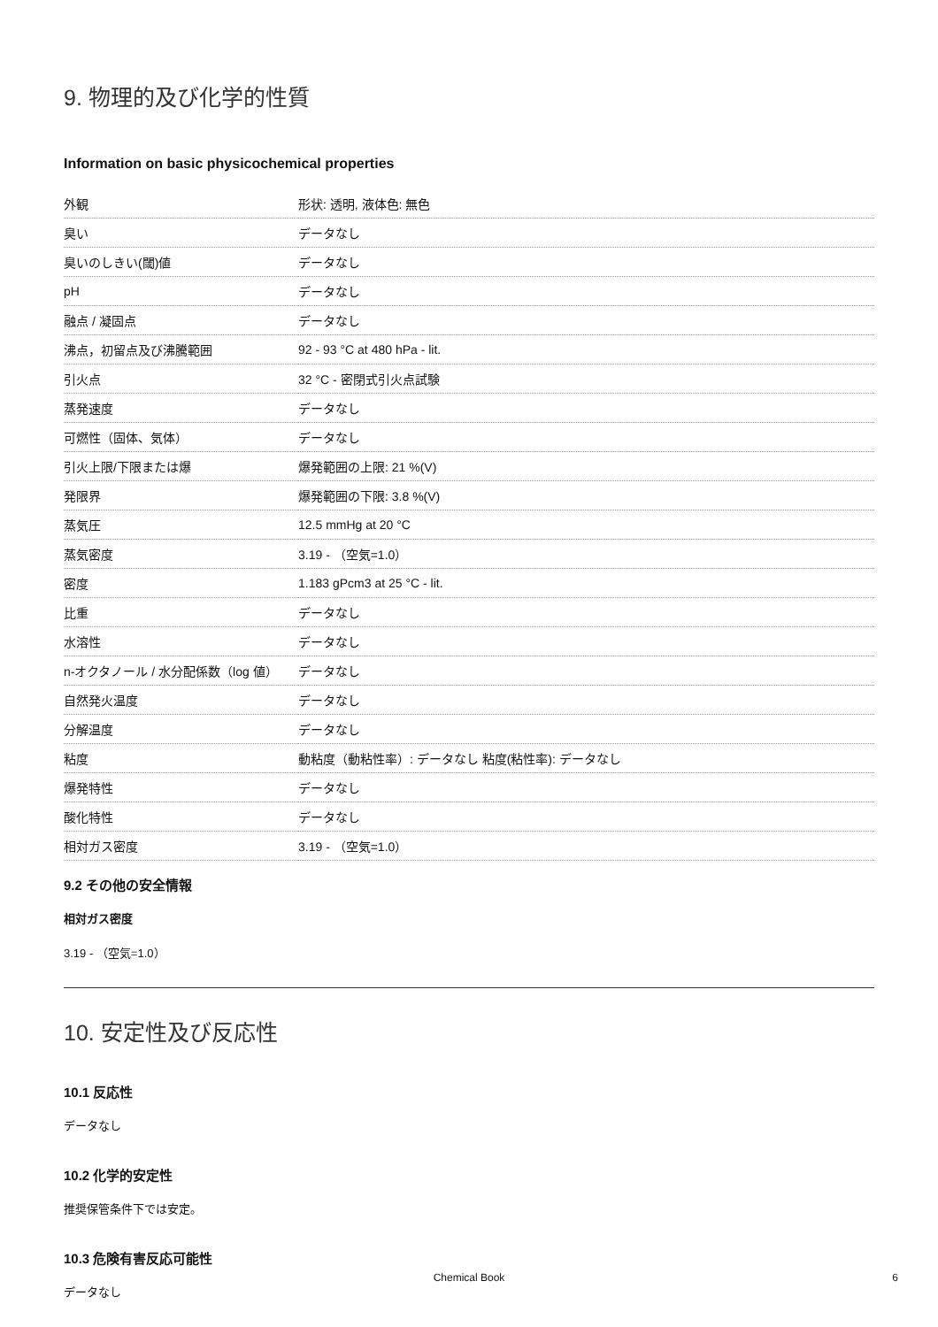9. 物理的及び化学的性質
Information on basic physicochemical properties
| 外観 | 形状: 透明, 液体色: 無色 |
| 臭い | データなし |
| 臭いのしきい(閾)値 | データなし |
| pH | データなし |
| 融点 / 凝固点 | データなし |
| 沸点，初留点及び沸騰範囲 | 92 - 93 °C at 480 hPa - lit. |
| 引火点 | 32 °C - 密閉式引火点試験 |
| 蒸発速度 | データなし |
| 可燃性（固体、気体） | データなし |
| 引火上限/下限または爆 | 爆発範囲の上限: 21 %(V) |
| 発限界 | 爆発範囲の下限: 3.8 %(V) |
| 蒸気圧 | 12.5 mmHg at 20 °C |
| 蒸気密度 | 3.19 - （空気=1.0） |
| 密度 | 1.183 gPcm3 at 25 °C - lit. |
| 比重 | データなし |
| 水溶性 | データなし |
| n-オクタノール / 水分配係数（log 値） | データなし |
| 自然発火温度 | データなし |
| 分解温度 | データなし |
| 粘度 | 動粘度（動粘性率）: データなし 粘度(粘性率): データなし |
| 爆発特性 | データなし |
| 酸化特性 | データなし |
| 相対ガス密度 | 3.19 - （空気=1.0） |
9.2 その他の安全情報
相対ガス密度
3.19 - （空気=1.0）
10. 安定性及び反応性
10.1 反応性
データなし
10.2 化学的安定性
推奨保管条件下では安定。
10.3 危険有害反応可能性
データなし
Chemical Book 6